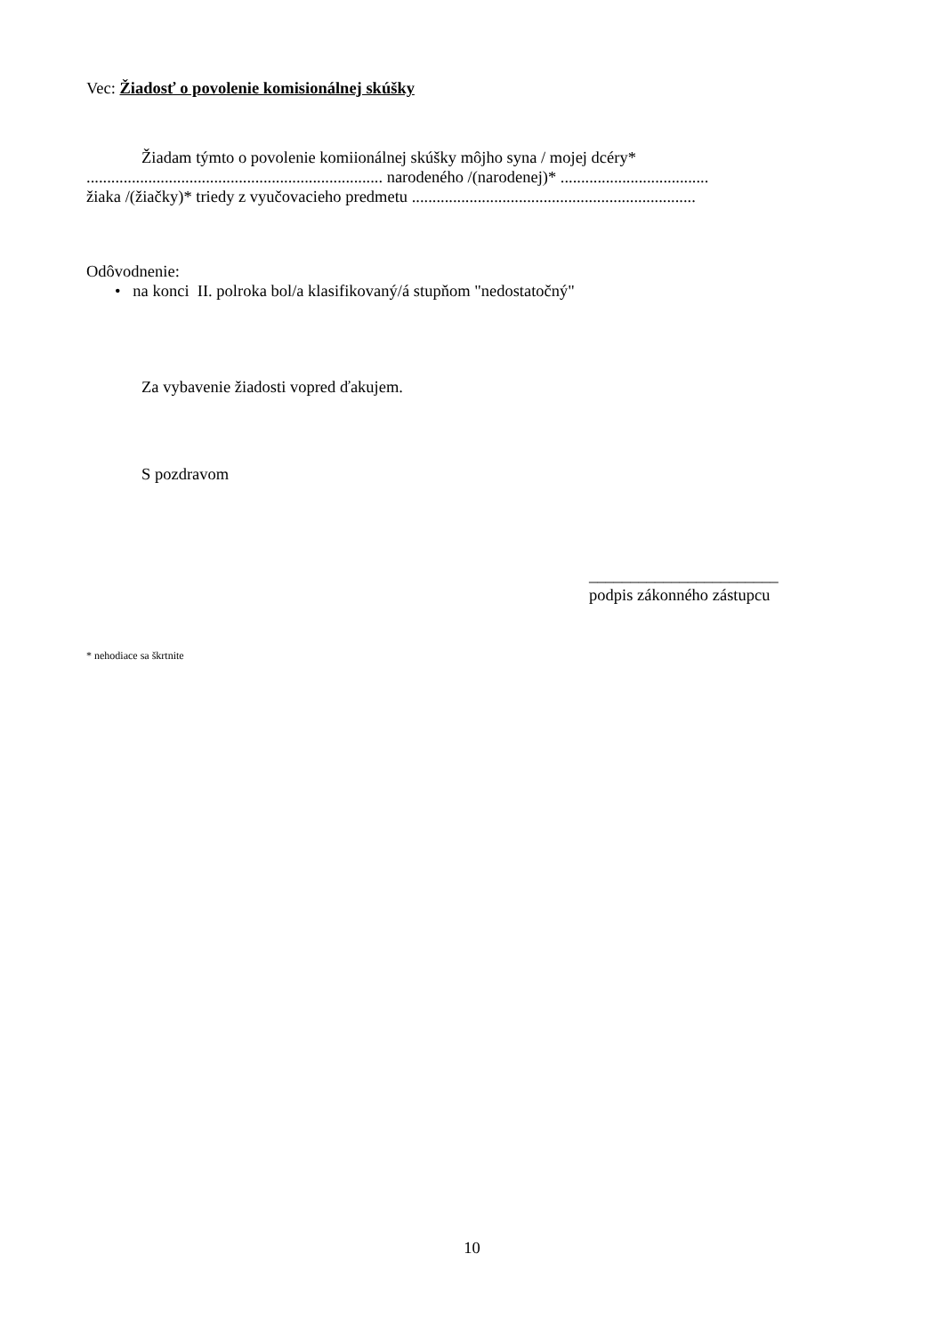Vec: Žiadosť o povolenie komisionálnej skúšky
Žiadam týmto o povolenie komiionálnej skúšky môjho syna / mojej dcéry*
........................................................................ narodeného /(narodenej)* ....................................
žiaka /(žiačky)* triedy z vyučovacieho predmetu .....................................................................
Odôvodnenie:
• na konci II. polroka bol/a klasifikovaný/á stupňom "nedostatočný"
Za vybavenie žiadosti vopred ďakujem.
S pozdravom
_______________________
podpis zákonného zástupcu
* nehodiace sa škrtnite
10